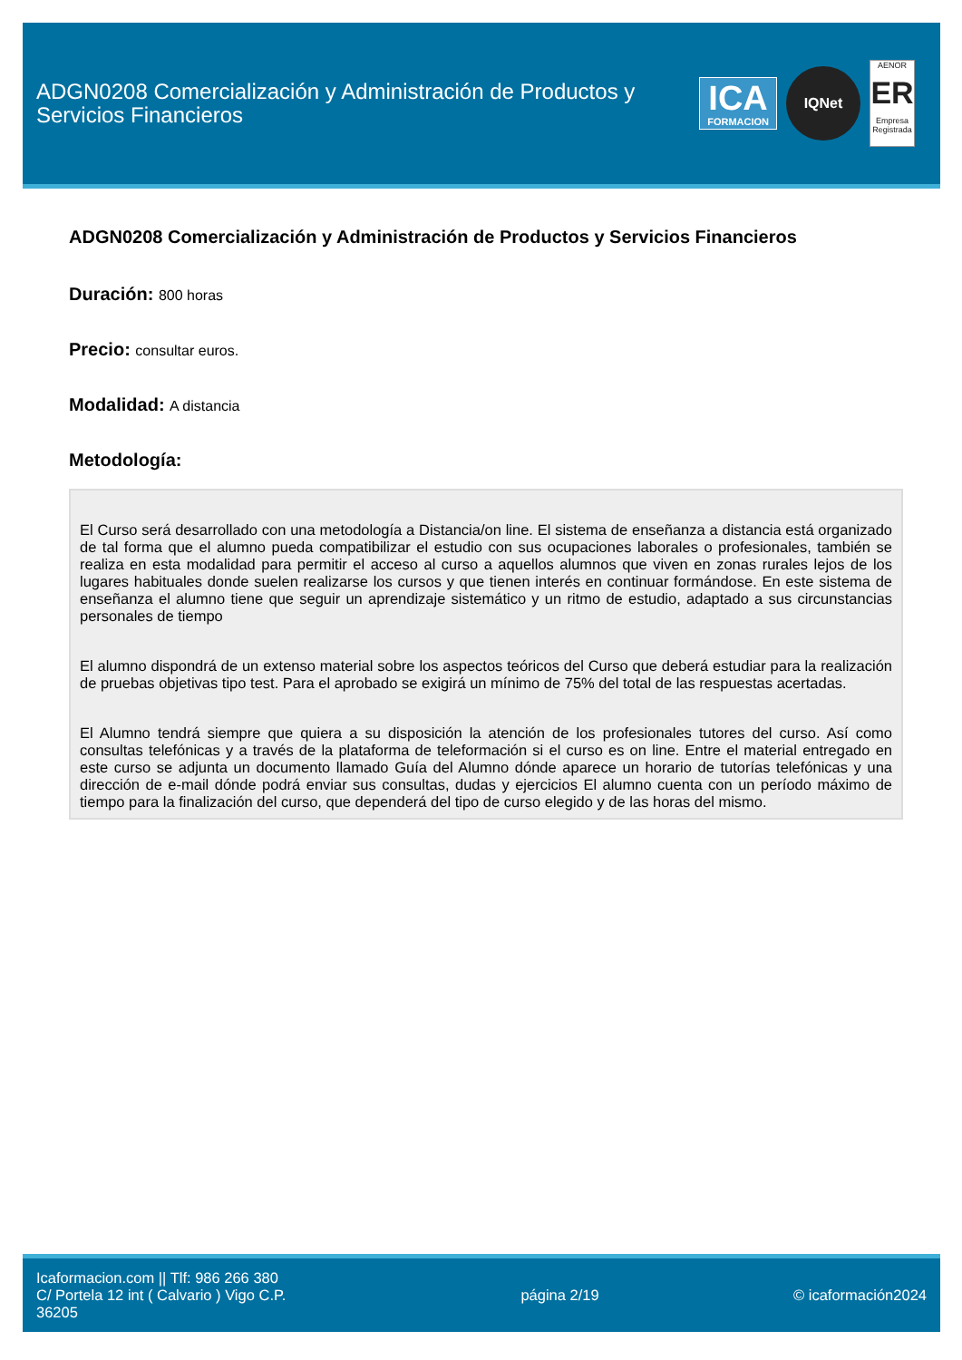ADGN0208 Comercialización y Administración de Productos y Servicios Financieros
ICA
FORMACION
IQNet
AENOR
ER
Empresa Registrada
ADGN0208 Comercialización y Administración de Productos y Servicios Financieros
Duración: 800 horas
Precio: consultar euros.
Modalidad: A distancia
Metodología:
El Curso será desarrollado con una metodología a Distancia/on line. El sistema de enseñanza a distancia está organizado de tal forma que el alumno pueda compatibilizar el estudio con sus ocupaciones laborales o profesionales, también se realiza en esta modalidad para permitir el acceso al curso a aquellos alumnos que viven en zonas rurales lejos de los lugares habituales donde suelen realizarse los cursos y que tienen interés en continuar formándose. En este sistema de enseñanza el alumno tiene que seguir un aprendizaje sistemático y un ritmo de estudio, adaptado a sus circunstancias personales de tiempo
El alumno dispondrá de un extenso material sobre los aspectos teóricos del Curso que deberá estudiar para la realización de pruebas objetivas tipo test. Para el aprobado se exigirá un mínimo de 75% del total de las respuestas acertadas.
El Alumno tendrá siempre que quiera a su disposición la atención de los profesionales tutores del curso. Así como consultas telefónicas y a través de la plataforma de teleformación si el curso es on line. Entre el material entregado en este curso se adjunta un documento llamado Guía del Alumno dónde aparece un horario de tutorías telefónicas y una dirección de e-mail dónde podrá enviar sus consultas, dudas y ejercicios El alumno cuenta con un período máximo de tiempo para la finalización del curso, que dependerá del tipo de curso elegido y de las horas del mismo.
Icaformacion.com || Tlf: 986 266 380
C/ Portela 12 int ( Calvario ) Vigo C.P. 36205
página 2/19 © icaformación2024